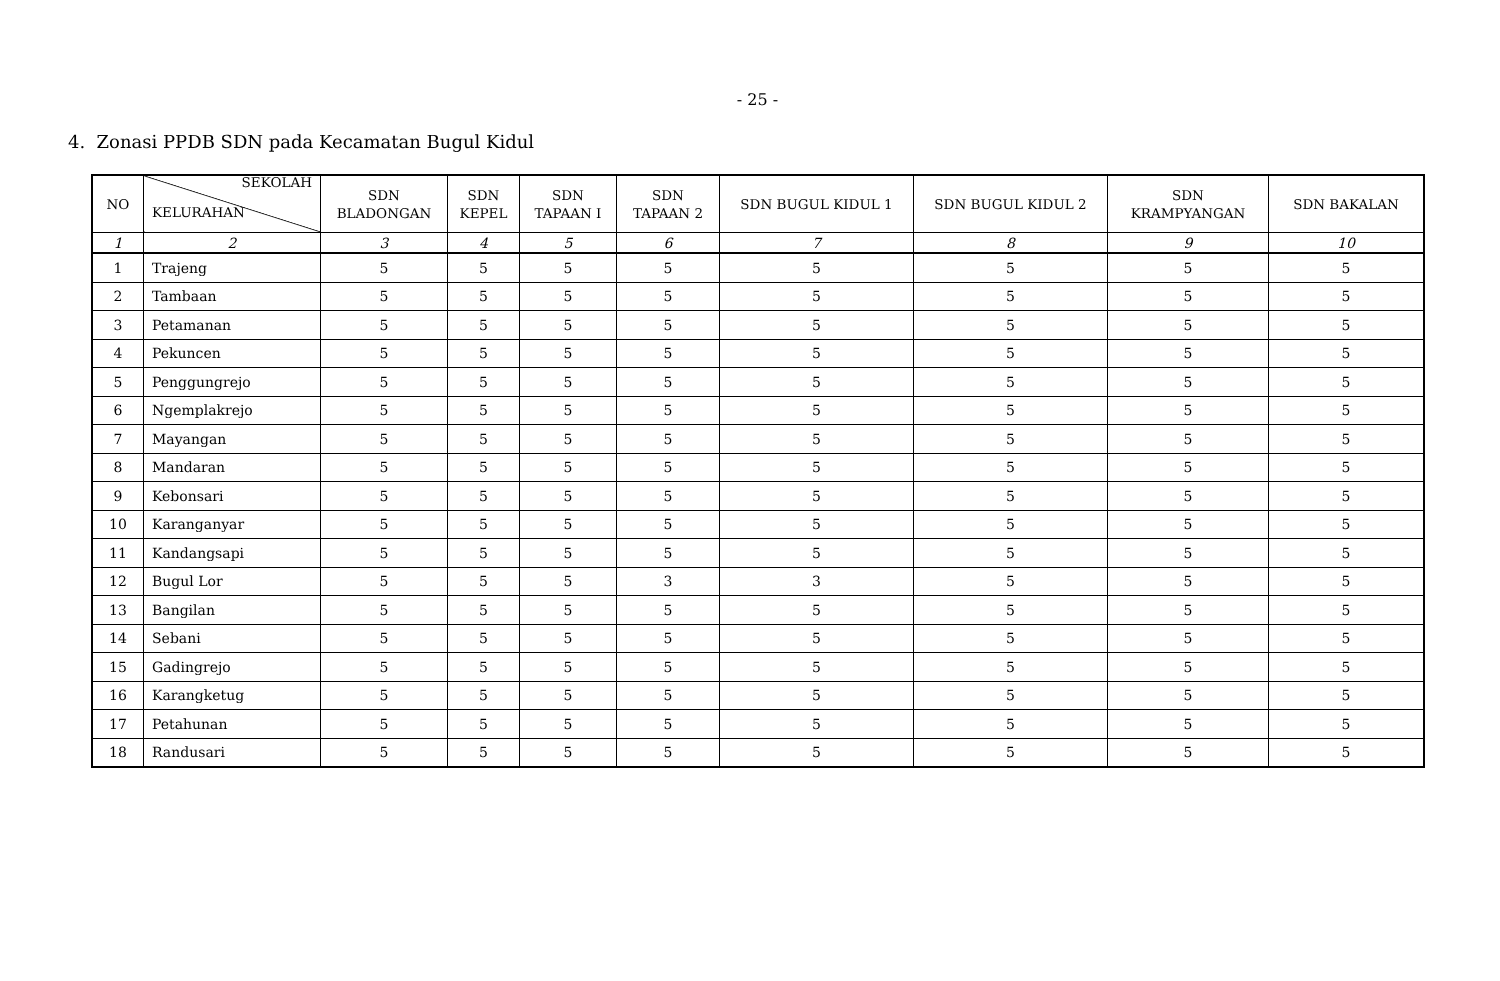- 25 -
4. Zonasi PPDB SDN pada Kecamatan Bugul Kidul
| NO | SEKOLAH KELURAHAN | SDN BLADONGAN | SDN KEPEL | SDN TAPAAN I | SDN TAPAAN 2 | SDN BUGUL KIDUL 1 | SDN BUGUL KIDUL 2 | SDN KRAMPYANGAN | SDN BAKALAN |
| --- | --- | --- | --- | --- | --- | --- | --- | --- | --- |
| 1 | 2 | 3 | 4 | 5 | 6 | 7 | 8 | 9 | 10 |
| 1 | Trajeng | 5 | 5 | 5 | 5 | 5 | 5 | 5 | 5 |
| 2 | Tambaan | 5 | 5 | 5 | 5 | 5 | 5 | 5 | 5 |
| 3 | Petamanan | 5 | 5 | 5 | 5 | 5 | 5 | 5 | 5 |
| 4 | Pekuncen | 5 | 5 | 5 | 5 | 5 | 5 | 5 | 5 |
| 5 | Penggungrejo | 5 | 5 | 5 | 5 | 5 | 5 | 5 | 5 |
| 6 | Ngemplakrejo | 5 | 5 | 5 | 5 | 5 | 5 | 5 | 5 |
| 7 | Mayangan | 5 | 5 | 5 | 5 | 5 | 5 | 5 | 5 |
| 8 | Mandaran | 5 | 5 | 5 | 5 | 5 | 5 | 5 | 5 |
| 9 | Kebonsari | 5 | 5 | 5 | 5 | 5 | 5 | 5 | 5 |
| 10 | Karanganyar | 5 | 5 | 5 | 5 | 5 | 5 | 5 | 5 |
| 11 | Kandangsapi | 5 | 5 | 5 | 5 | 5 | 5 | 5 | 5 |
| 12 | Bugul Lor | 5 | 5 | 5 | 3 | 3 | 5 | 5 | 5 |
| 13 | Bangilan | 5 | 5 | 5 | 5 | 5 | 5 | 5 | 5 |
| 14 | Sebani | 5 | 5 | 5 | 5 | 5 | 5 | 5 | 5 |
| 15 | Gadingrejo | 5 | 5 | 5 | 5 | 5 | 5 | 5 | 5 |
| 16 | Karangketug | 5 | 5 | 5 | 5 | 5 | 5 | 5 | 5 |
| 17 | Petahunan | 5 | 5 | 5 | 5 | 5 | 5 | 5 | 5 |
| 18 | Randusari | 5 | 5 | 5 | 5 | 5 | 5 | 5 | 5 |